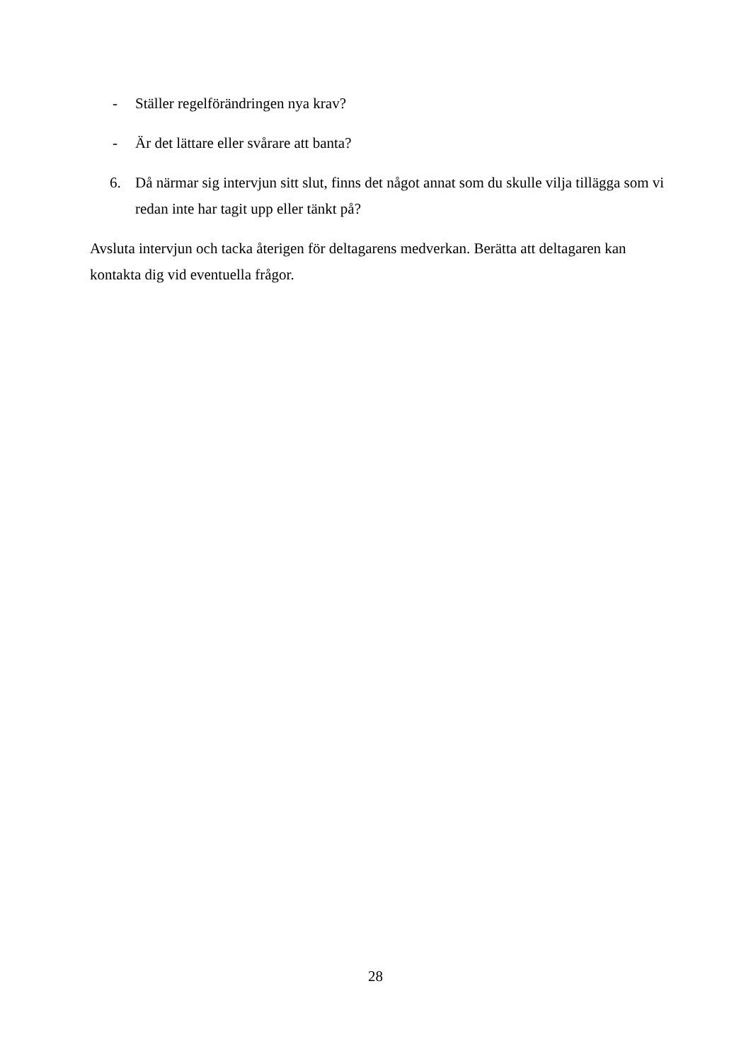- Ställer regelförändringen nya krav?
- Är det lättare eller svårare att banta?
6. Då närmar sig intervjun sitt slut, finns det något annat som du skulle vilja tillägga som vi redan inte har tagit upp eller tänkt på?
Avsluta intervjun och tacka återigen för deltagarens medverkan. Berätta att deltagaren kan kontakta dig vid eventuella frågor.
28